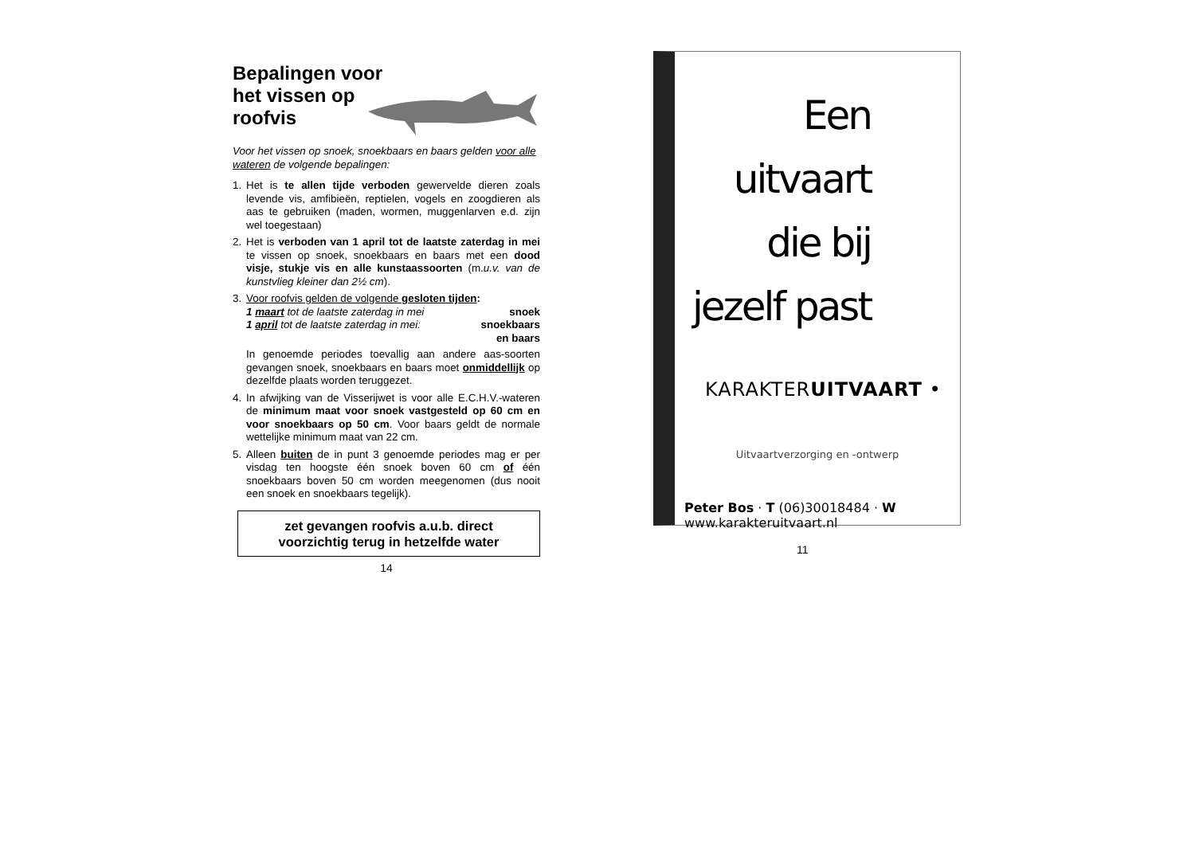Bepalingen voor het vissen op roofvis
Voor het vissen op snoek, snoekbaars en baars gelden voor alle wateren de volgende bepalingen:
1. Het is te allen tijde verboden gewervelde dieren zoals levende vis, amfibieën, reptielen, vogels en zoogdieren als aas te gebruiken (maden, wormen, muggenlarven e.d. zijn wel toegestaan)
2. Het is verboden van 1 april tot de laatste zaterdag in mei te vissen op snoek, snoekbaars en baars met een dood visje, stukje vis en alle kunstaassoorten (m.u.v. van de kunstvlieg kleiner dan 2½ cm).
3. Voor roofvis gelden de volgende gesloten tijden:
1 maart tot de laatste zaterdag in mei snoek
1 april tot de laatste zaterdag in mei: snoekbaars
en baars
In genoemde periodes toevallig aan andere aas-soorten gevangen snoek, snoekbaars en baars moet onmiddellijk op dezelfde plaats worden teruggezet.
4. In afwijking van de Visserijwet is voor alle E.C.H.V.-wateren de minimum maat voor snoek vastgesteld op 60 cm en voor snoekbaars op 50 cm. Voor baars geldt de normale wettelijke minimum maat van 22 cm.
5. Alleen buiten de in punt 3 genoemde periodes mag er per visdag ten hoogste één snoek boven 60 cm of één snoekbaars boven 50 cm worden meegenomen (dus nooit een snoek en snoekbaars tegelijk).
zet gevangen roofvis a.u.b. direct
voorzichtig terug in hetzelfde water
14
Een
uitvaart
die bij
jezelf past
KARAKTERUITVAART •
Uitvaartverzorging en -ontwerp
Peter Bos · T (06)30018484 · W www.karakteruitvaart.nl
11